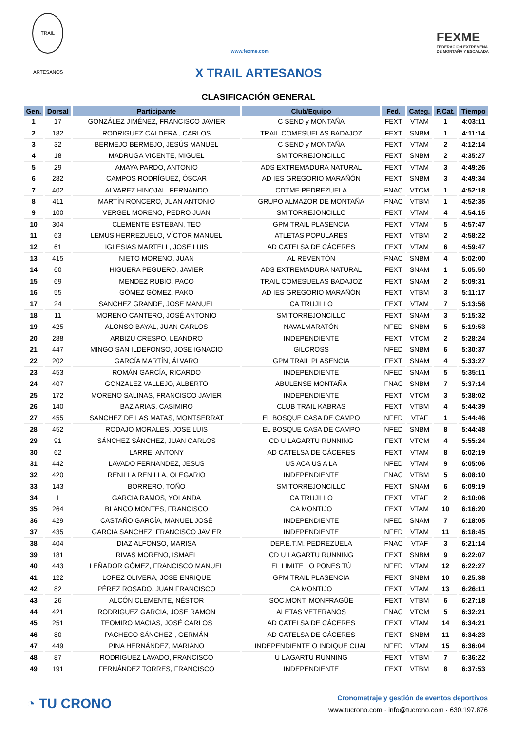TRAIL ARTESANOS
www.fexme.com
FEXME
FEDERACIÓN EXTREMEÑA
DE MONTAÑA Y ESCALADA
X TRAIL ARTESANOS
CLASIFICACIÓN GENERAL
| Gen. | Dorsal | Participante | Club/Equipo | Fed. | Categ. | P.Cat. | Tiempo |
| --- | --- | --- | --- | --- | --- | --- | --- |
| 1 | 17 | GONZÁLEZ JIMÉNEZ, FRANCISCO JAVIER | C SEND y MONTAÑA | FEXT | VTAM | 1 | 4:03:11 |
| 2 | 182 | RODRIGUEZ CALDERA , CARLOS | TRAIL COMESUELAS BADAJOZ | FEXT | SNBM | 1 | 4:11:14 |
| 3 | 32 | BERMEJO BERMEJO, JESÚS MANUEL | C SEND y MONTAÑA | FEXT | VTAM | 2 | 4:12:14 |
| 4 | 18 | MADRUGA VICENTE, MIGUEL | SM TORREJONCILLO | FEXT | SNBM | 2 | 4:35:27 |
| 5 | 29 | AMAYA PARDO, ANTONIO | ADS EXTREMADURA NATURAL | FEXT | VTAM | 3 | 4:49:26 |
| 6 | 282 | CAMPOS RODRÍGUEZ, ÓSCAR | AD IES GREGORIO MARAÑÓN | FEXT | SNBM | 3 | 4:49:34 |
| 7 | 402 | ALVAREZ HINOJAL, FERNANDO | CDTME PEDREZUELA | FNAC | VTCM | 1 | 4:52:18 |
| 8 | 411 | MARTÍN RONCERO, JUAN ANTONIO | GRUPO ALMAZOR DE MONTAÑA | FNAC | VTBM | 1 | 4:52:35 |
| 9 | 100 | VERGEL MORENO, PEDRO JUAN | SM TORREJONCILLO | FEXT | VTAM | 4 | 4:54:15 |
| 10 | 304 | CLEMENTE ESTEBAN, TEO | GPM TRAIL PLASENCIA | FEXT | VTAM | 5 | 4:57:47 |
| 11 | 63 | LEMUS HERREZUELO, VÍCTOR MANUEL | ATLETAS POPULARES | FEXT | VTBM | 2 | 4:58:22 |
| 12 | 61 | IGLESIAS MARTELL, JOSE LUIS | AD CATELSA DE CÁCERES | FEXT | VTAM | 6 | 4:59:47 |
| 13 | 415 | NIETO MORENO, JUAN | AL REVENTÓN | FNAC | SNBM | 4 | 5:02:00 |
| 14 | 60 | HIGUERA PEGUERO, JAVIER | ADS EXTREMADURA NATURAL | FEXT | SNAM | 1 | 5:05:50 |
| 15 | 69 | MENDEZ RUBIO, PACO | TRAIL COMESUELAS BADAJOZ | FEXT | SNAM | 2 | 5:09:31 |
| 16 | 55 | GÓMEZ GÓMEZ, PAKO | AD IES GREGORIO MARAÑÓN | FEXT | VTBM | 3 | 5:11:17 |
| 17 | 24 | SANCHEZ GRANDE, JOSE MANUEL | CA TRUJILLO | FEXT | VTAM | 7 | 5:13:56 |
| 18 | 11 | MORENO CANTERO, JOSÉ ANTONIO | SM TORREJONCILLO | FEXT | SNAM | 3 | 5:15:32 |
| 19 | 425 | ALONSO BAYAL, JUAN CARLOS | NAVALMARATÓN | NFED | SNBM | 5 | 5:19:53 |
| 20 | 288 | ARBIZU CRESPO, LEANDRO | INDEPENDIENTE | FEXT | VTCM | 2 | 5:28:24 |
| 21 | 447 | MINGO SAN ILDEFONSO, JOSE IGNACIO | GILCROSS | NFED | SNBM | 6 | 5:30:37 |
| 22 | 202 | GARCÍA MARTÍN, ÁLVARO | GPM TRAIL PLASENCIA | FEXT | SNAM | 4 | 5:33:27 |
| 23 | 453 | ROMÁN GARCÍA, RICARDO | INDEPENDIENTE | NFED | SNAM | 5 | 5:35:11 |
| 24 | 407 | GONZALEZ VALLEJO, ALBERTO | ABULENSE MONTAÑA | FNAC | SNBM | 7 | 5:37:14 |
| 25 | 172 | MORENO SALINAS, FRANCISCO JAVIER | INDEPENDIENTE | FEXT | VTCM | 3 | 5:38:02 |
| 26 | 140 | BAZ ARIAS, CASIMIRO | CLUB TRAIL KABRAS | FEXT | VTBM | 4 | 5:44:39 |
| 27 | 455 | SANCHEZ DE LAS MATAS, MONTSERRAT | EL BOSQUE CASA DE CAMPO | NFED | VTAF | 1 | 5:44:46 |
| 28 | 452 | RODAJO MORALES, JOSE LUIS | EL BOSQUE CASA DE CAMPO | NFED | SNBM | 8 | 5:44:48 |
| 29 | 91 | SÁNCHEZ SÁNCHEZ, JUAN CARLOS | CD U LAGARTU RUNNING | FEXT | VTCM | 4 | 5:55:24 |
| 30 | 62 | LARRE, ANTONY | AD CATELSA DE CÁCERES | FEXT | VTAM | 8 | 6:02:19 |
| 31 | 442 | LAVADO FERNANDEZ, JESUS | US ACA US A LA | NFED | VTAM | 9 | 6:05:06 |
| 32 | 420 | RENILLA RENILLA, OLEGARIO | INDEPENDIENTE | FNAC | VTBM | 5 | 6:08:10 |
| 33 | 143 | BORRERO, TOÑO | SM TORREJONCILLO | FEXT | SNAM | 6 | 6:09:19 |
| 34 | 1 | GARCIA RAMOS, YOLANDA | CA TRUJILLO | FEXT | VTAF | 2 | 6:10:06 |
| 35 | 264 | BLANCO MONTES, FRANCISCO | CA MONTIJO | FEXT | VTAM | 10 | 6:16:20 |
| 36 | 429 | CASTAÑO GARCÍA, MANUEL JOSÉ | INDEPENDIENTE | NFED | SNAM | 7 | 6:18:05 |
| 37 | 435 | GARCIA SANCHEZ, FRANCISCO JAVIER | INDEPENDIENTE | NFED | VTAM | 11 | 6:18:45 |
| 38 | 404 | DIAZ ALFONSO, MARISA | DEP.E.T.M. PEDREZUELA | FNAC | VTAF | 3 | 6:21:14 |
| 39 | 181 | RIVAS MORENO, ISMAEL | CD U LAGARTU RUNNING | FEXT | SNBM | 9 | 6:22:07 |
| 40 | 443 | LEÑADOR GÓMEZ, FRANCISCO MANUEL | EL LIMITE LO PONES TÚ | NFED | VTAM | 12 | 6:22:27 |
| 41 | 122 | LOPEZ OLIVERA, JOSE ENRIQUE | GPM TRAIL PLASENCIA | FEXT | SNBM | 10 | 6:25:38 |
| 42 | 82 | PÉREZ ROSADO, JUAN FRANCISCO | CA MONTIJO | FEXT | VTAM | 13 | 6:26:11 |
| 43 | 26 | ALCÓN CLEMENTE, NÉSTOR | SOC.MONT. MONFRAGÜE | FEXT | VTBM | 6 | 6:27:18 |
| 44 | 421 | RODRIGUEZ GARCIA, JOSE RAMON | ALETAS VETERANOS | FNAC | VTCM | 5 | 6:32:21 |
| 45 | 251 | TEOMIRO MACIAS, JOSÉ CARLOS | AD CATELSA DE CÁCERES | FEXT | VTAM | 14 | 6:34:21 |
| 46 | 80 | PACHECO SÁNCHEZ , GERMÁN | AD CATELSA DE CÁCERES | FEXT | SNBM | 11 | 6:34:23 |
| 47 | 449 | PINA HERNÁNDEZ, MARIANO | INDEPENDIENTE O INDIQUE CUAL | NFED | VTAM | 15 | 6:36:04 |
| 48 | 87 | RODRIGUEZ LAVADO, FRANCISCO | U LAGARTU RUNNING | FEXT | VTBM | 7 | 6:36:22 |
| 49 | 191 | FERNÁNDEZ TORRES, FRANCISCO | INDEPENDIENTE | FEXT | VTBM | 8 | 6:37:53 |
◔ TU CRONO
Cronometraje y gestión de eventos deportivos
www.tucrono.com · info@tucrono.com · 630.197.876